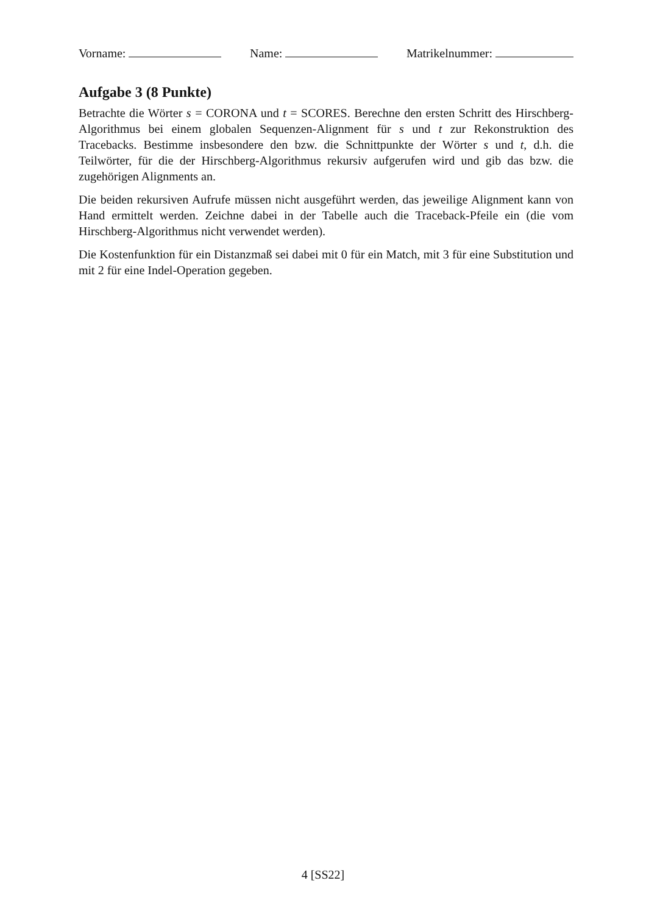Vorname: Name: Matrikelnummer:
Aufgabe 3 (8 Punkte)
Betrachte die Wörter s = CORONA und t = SCORES. Berechne den ersten Schritt des Hirschberg-Algorithmus bei einem globalen Sequenzen-Alignment für s und t zur Rekonstruktion des Tracebacks. Bestimme insbesondere den bzw. die Schnittpunkte der Wörter s und t, d.h. die Teilwörter, für die der Hirschberg-Algorithmus rekursiv aufgerufen wird und gib das bzw. die zugehörigen Alignments an.
Die beiden rekursiven Aufrufe müssen nicht ausgeführt werden, das jeweilige Alignment kann von Hand ermittelt werden. Zeichne dabei in der Tabelle auch die Traceback-Pfeile ein (die vom Hirschberg-Algorithmus nicht verwendet werden).
Die Kostenfunktion für ein Distanzmaß sei dabei mit 0 für ein Match, mit 3 für eine Substitution und mit 2 für eine Indel-Operation gegeben.
4 [SS22]